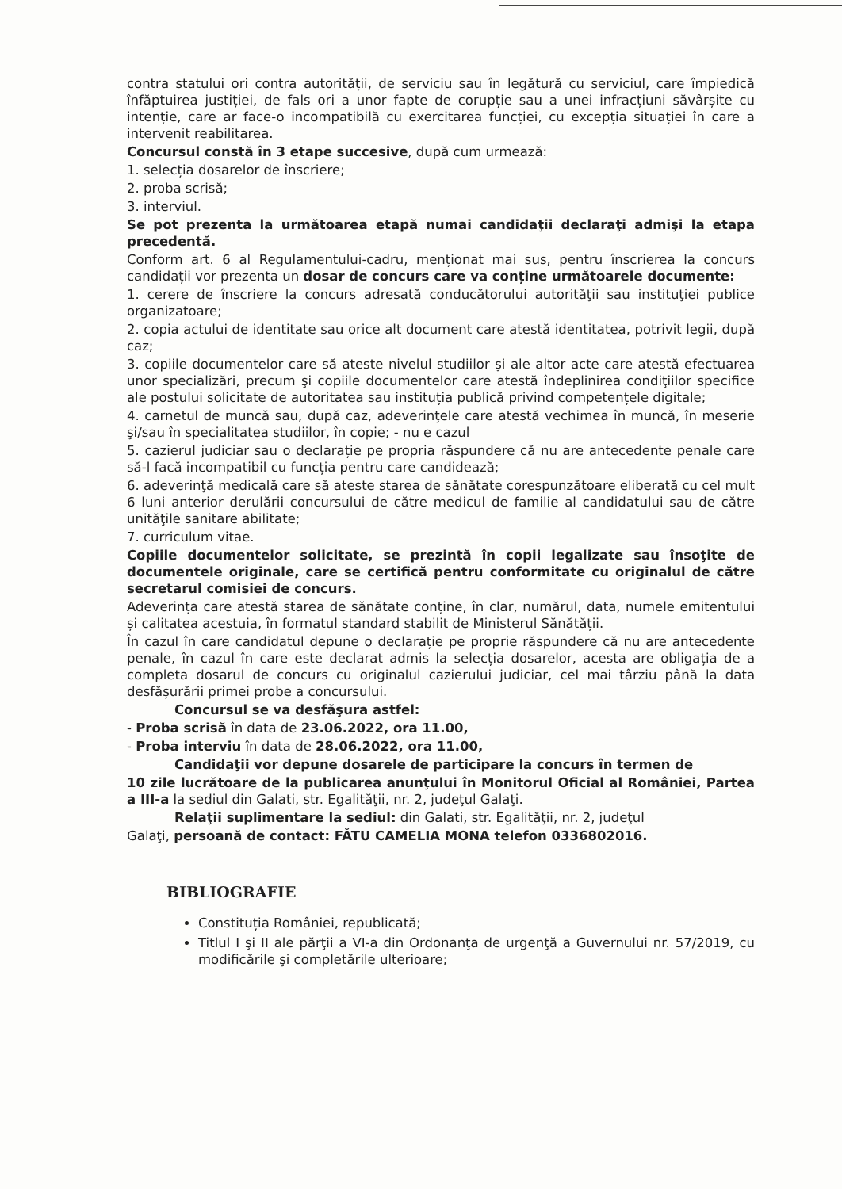contra statului ori contra autorității, de serviciu sau în legătură cu serviciul, care împiedică înfăptuirea justiției, de fals ori a unor fapte de corupție sau a unei infracțiuni săvârșite cu intenție, care ar face-o incompatibilă cu exercitarea funcției, cu excepția situației în care a intervenit reabilitarea.
Concursul constă în 3 etape succesive, după cum urmează:
1. selecția dosarelor de înscriere;
2. proba scrisă;
3. interviul.
Se pot prezenta la următoarea etapă numai candidaţii declaraţi admişi la etapa precedentă.
Conform art. 6 al Regulamentului-cadru, menționat mai sus, pentru înscrierea la concurs candidații vor prezenta un dosar de concurs care va conține următoarele documente:
1. cerere de înscriere la concurs adresată conducătorului autorităţii sau instituţiei publice organizatoare;
2. copia actului de identitate sau orice alt document care atestă identitatea, potrivit legii, după caz;
3. copiile documentelor care să ateste nivelul studiilor şi ale altor acte care atestă efectuarea unor specializări, precum şi copiile documentelor care atestă îndeplinirea condiţiilor specifice ale postului solicitate de autoritatea sau instituția publică privind competențele digitale;
4. carnetul de muncă sau, după caz, adeverinţele care atestă vechimea în muncă, în meserie şi/sau în specialitatea studiilor, în copie; - nu e cazul
5. cazierul judiciar sau o declarație pe propria răspundere că nu are antecedente penale care să-l facă incompatibil cu funcția pentru care candidează;
6. adeverinţă medicală care să ateste starea de sănătate corespunzătoare eliberată cu cel mult 6 luni anterior derulării concursului de către medicul de familie al candidatului sau de către unităţile sanitare abilitate;
7. curriculum vitae.
Copiile documentelor solicitate, se prezintă în copii legalizate sau însoţite de documentele originale, care se certifică pentru conformitate cu originalul de către secretarul comisiei de concurs.
Adeverința care atestă starea de sănătate conține, în clar, numărul, data, numele emitentului și calitatea acestuia, în formatul standard stabilit de Ministerul Sănătății.
În cazul în care candidatul depune o declarație pe proprie răspundere că nu are antecedente penale, în cazul în care este declarat admis la selecția dosarelor, acesta are obligația de a completa dosarul de concurs cu originalul cazierului judiciar, cel mai târziu până la data desfășurării primei probe a concursului.
Concursul se va desfăşura astfel:
- Proba scrisă în data de 23.06.2022, ora 11.00,
- Proba interviu în data de 28.06.2022, ora 11.00,
Candidaţii vor depune dosarele de participare la concurs în termen de
10 zile lucrătoare de la publicarea anunţului în Monitorul Oficial al României, Partea a III-a la sediul din Galati, str. Egalităţii, nr. 2, judeţul Galaţi.
Relaţii suplimentare la sediul: din Galati, str. Egalităţii, nr. 2, judeţul
Galaţi, persoană de contact: FĂTU CAMELIA MONA telefon 0336802016.
BIBLIOGRAFIE
Constituția României, republicată;
Titlul I şi II ale părţii a VI-a din Ordonanţa de urgenţă a Guvernului nr. 57/2019, cu modificările şi completările ulterioare;